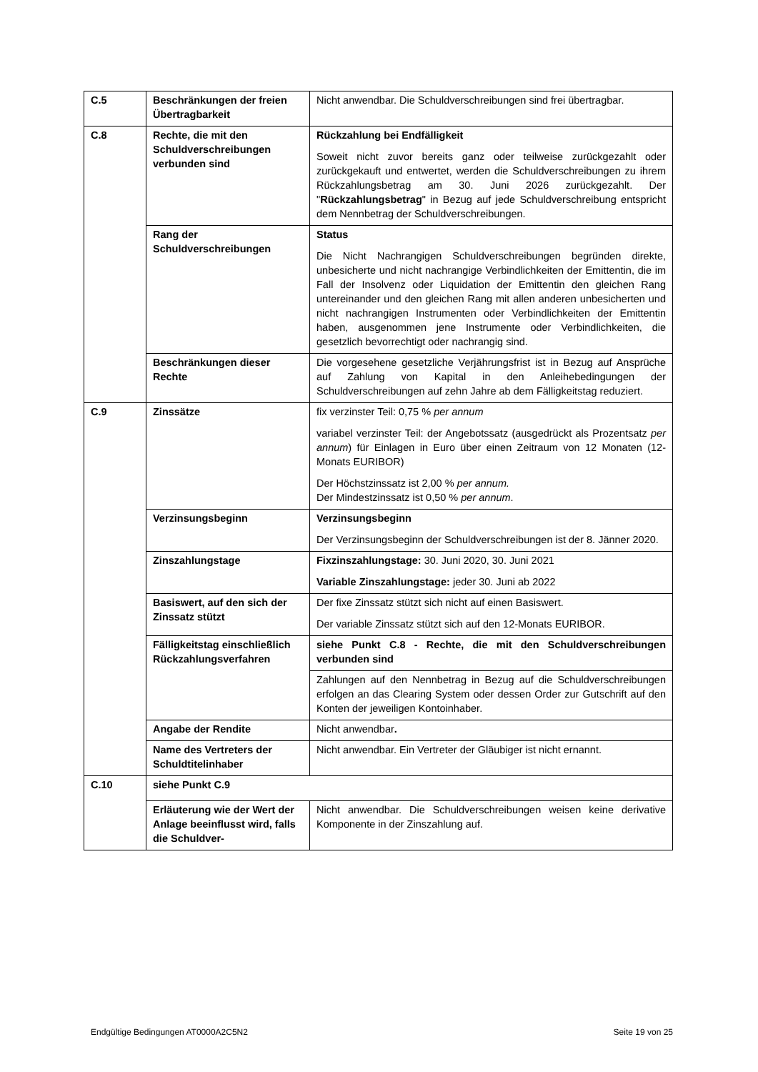| C.5 | Beschränkungen der freien Übertragbarkeit | Nicht anwendbar. Die Schuldverschreibungen sind frei übertragbar. |
| C.8 | Rechte, die mit den Schuldverschreibungen verbunden sind | Rückzahlung bei Endfälligkeit Soweit nicht zuvor bereits ganz oder teilweise zurückgezahlt oder zurückgekauft und entwertet, werden die Schuldverschreibungen zu ihrem Rückzahlungsbetrag am 30. Juni 2026 zurückgezahlt. Der " Rückzahlungsbetrag " in Bezug auf jede Schuldverschreibung entspricht dem Nennbetrag der Schuldverschreibungen. |
| | Rang der Schuldverschreibungen | Status Die Nicht Nachrangigen Schuldverschreibungen begründen direkte, unbesicherte und nicht nachrangige Verbindlichkeiten der Emittentin, die im Fall der Insolvenz oder Liquidation der Emittentin den gleichen Rang untereinander und den gleichen Rang mit allen anderen unbesicherten und nicht nachrangigen Instrumenten oder Verbindlichkeiten der Emittentin haben, ausgenommen jene Instrumente oder Verbindlichkeiten, die gesetzlich bevorrechtigt oder nachrangig sind. |
| | Beschränkungen dieser Rechte | Die vorgesehene gesetzliche Verjährungsfrist ist in Bezug auf Ansprüche auf Zahlung von Kapital in den Anleihebedingungen der Schuldverschreibungen auf zehn Jahre ab dem Fälligkeitstag reduziert. |
| C.9 | Zinssätze | fix verzinster Teil: 0,75 % per annum variabel verzinster Teil: der Angebotssatz (ausgedrückt als Prozentsatz per annum ) für Einlagen in Euro über einen Zeitraum von 12 Monaten (12-Monats EURIBOR) Der Höchstzinssatz ist 2,00 % per annum. Der Mindestzinssatz ist 0,50 % per annum . |
| | Verzinsungsbeginn | Verzinsungsbeginn Der Verzinsungsbeginn der Schuldverschreibungen ist der 8. Jänner 2020. |
| | Zinszahlungstage | Fixzinszahlungstage: 30. Juni 2020, 30. Juni 2021 Variable Zinszahlungstage: jeder 30. Juni ab 2022 |
| | Basiswert, auf den sich der Zinssatz stützt | Der fixe Zinssatz stützt sich nicht auf einen Basiswert. Der variable Zinssatz stützt sich auf den 12-Monats EURIBOR. |
| | Fälligkeitstag einschließlich Rückzahlungsverfahren | siehe Punkt C.8 - Rechte, die mit den Schuldverschreibungen verbunden sind |
| | | Zahlungen auf den Nennbetrag in Bezug auf die Schuldverschreibungen erfolgen an das Clearing System oder dessen Order zur Gutschrift auf den Konten der jeweiligen Kontoinhaber. |
| | Angabe der Rendite | Nicht anwendbar . |
| | Name des Vertreters der Schuldtitelinhaber | Nicht anwendbar. Ein Vertreter der Gläubiger ist nicht ernannt. |
| C.10 | siehe Punkt C.9 | |
| | Erläuterung wie der Wert der Anlage beeinflusst wird, falls die Schuldver- | Nicht anwendbar. Die Schuldverschreibungen weisen keine derivative Komponente in der Zinszahlung auf. |
Endgültige Bedingungen AT0000A2C5N2 Seite 19 von 25